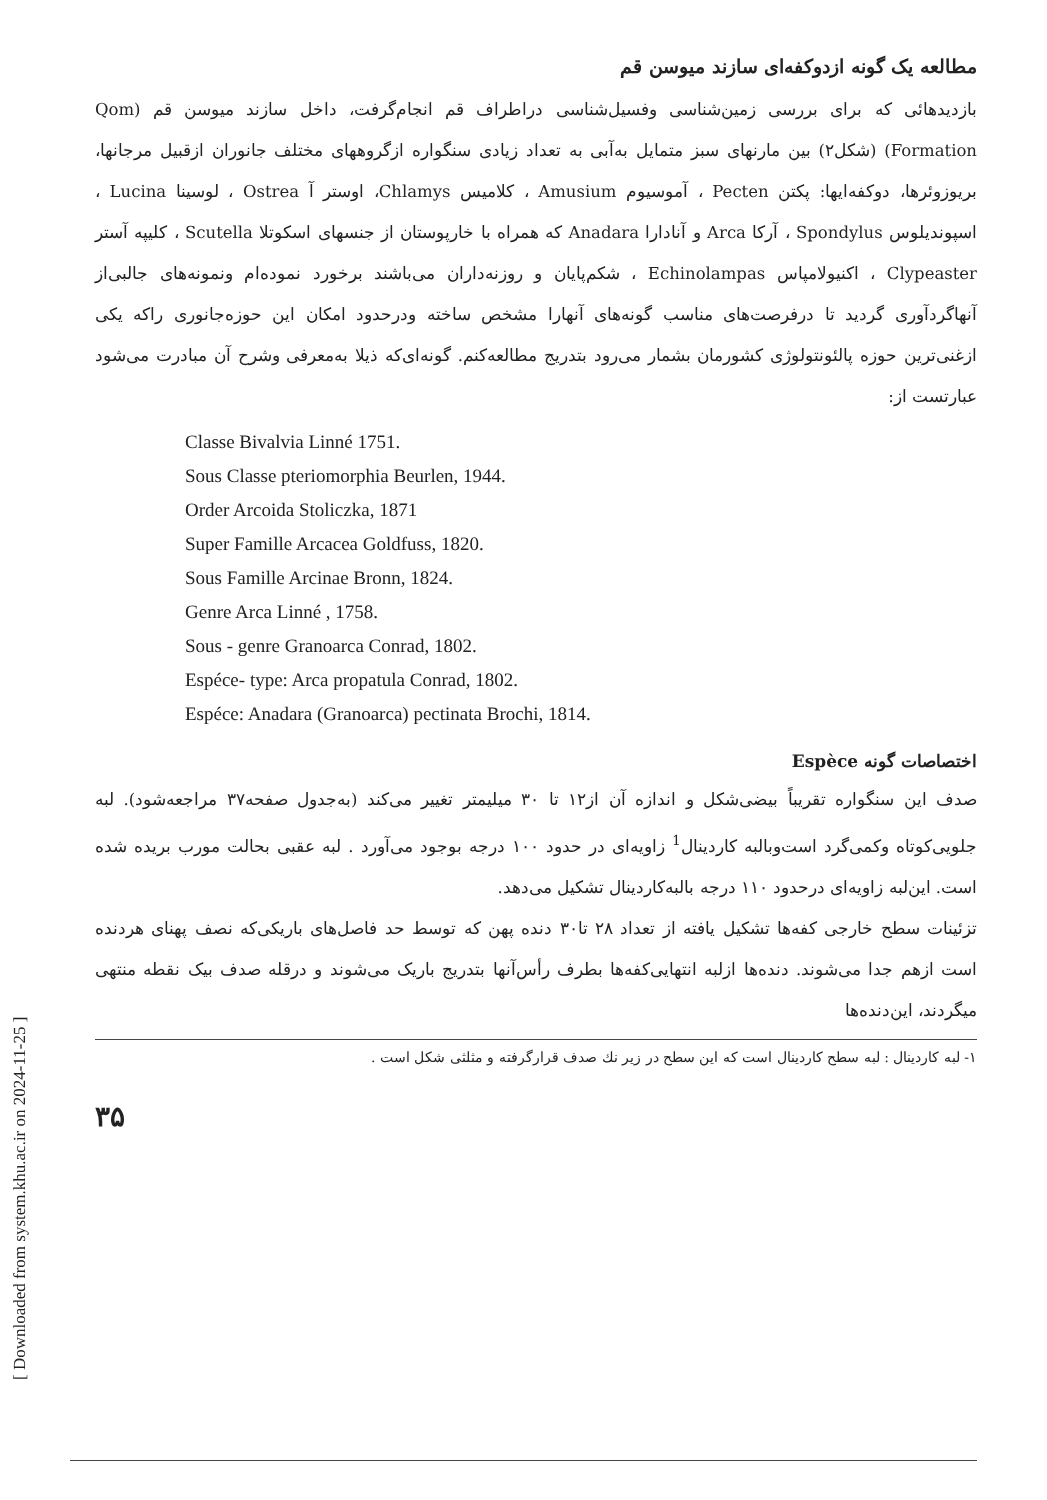[ Downloaded from system.khu.ac.ir on 2024-11-25 ]
مطالعه یک گونه ازدوکفه‌ای سازند میوسن قم
بازدیدهائی که برای بررسی زمین‌شناسی وفسیل‌شناسی دراطراف قم انجام‌گرفت، داخل سازند میوسن قم (Qom Formation) (شکل۲) بین مارنهای سبز متمایل به‌آبی به تعداد زیادی سنگواره ازگروههای مختلف جانوران ازقبیل مرجانها، بریوزوئرها، دوکفه‌ایها: پکتن Pecten ، آموسیوم Amusium ، کلامیس Chlamys، اوستر آ Ostrea ، لوسینا Lucina ، اسپوندیلوس Spondylus ، آرکا Arca و آنادارا Anadara که همراه با خارپوستان از جنسهای اسکوتلا Scutella ، کلیپه آستر Clypeaster ، اکنیولامپاس Echinolampas ، شکم‌پایان و روزنه‌داران می‌باشند برخورد نموده‌ام ونمونه‌های جالبی‌از آنهاگردآوری گردید تا درفرصت‌های مناسب گونه‌های آنهارا مشخص ساخته ودرحدود امکان این حوزه‌جانوری راکه یکی ازغنی‌ترین حوزه پالئونتولوژی کشورمان بشمار می‌رود بتدریج مطالعه‌کنم. گونه‌ای‌که ذیلا به‌معرفی وشرح آن مبادرت می‌شود عبارتست از:
Classe Bivalvia Linné 1751.
Sous Classe pteriomorphia Beurlen, 1944.
Order Arcoida Stoliczka, 1871
Super Famille Arcacea Goldfuss, 1820.
Sous Famille Arcinae Bronn, 1824.
Genre Arca Linné , 1758.
Sous - genre Granoarca Conrad, 1802.
Espéce- type: Arca propatula Conrad, 1802.
Espéce: Anadara (Granoarca) pectinata Brochi, 1814.
اختصاصات گونه Espèce
صدف این سنگواره تقریباً بیضی‌شکل و اندازه آن از۱۲ تا ۳۰ میلیمتر تغییر می‌کند (به‌جدول صفحه۳۷ مراجعه‌شود). لبه جلویی‌کوتاه وکمی‌گرد است‌وبالبه کاردینال<sup>1</sup> زاویه‌ای در حدود ۱۰۰ درجه بوجود می‌آورد . لبه عقبی بحالت مورب بریده شده است. این‌لبه زاویه‌ای درحدود ۱۱۰ درجه بالبه‌کاردینال تشکیل می‌دهد.
تزئینات سطح خارجی کفه‌ها تشکیل یافته از تعداد ۲۸ تا۳۰ دنده پهن که توسط حد فاصل‌های باریکی‌که نصف پهنای هردنده است ازهم جدا می‌شوند. دنده‌ها ازلبه انتهایی‌کفه‌ها بطرف رأس‌آنها بتدریج باریک می‌شوند و درقله صدف بیک نقطه منتهی میگردند، این‌دنده‌ها
۱- لبه کاردینال : لبه سطح کاردینال است که این سطح در زیر نك صدف قرارگرفته و مثلثی شکل است .
۳۵